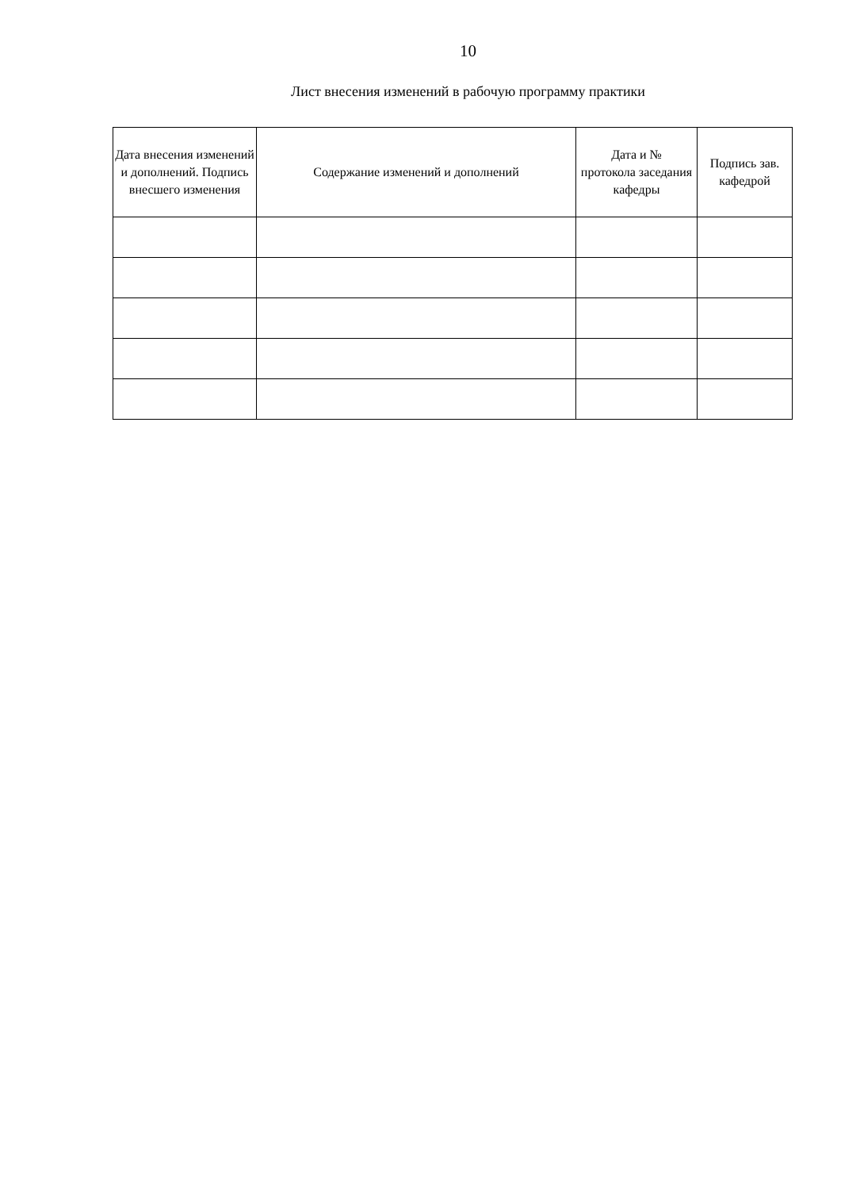10
Лист внесения изменений в рабочую программу практики
| Дата внесения изменений и дополнений. Подпись внесшего изменения | Содержание изменений и дополнений | Дата и № протокола заседания кафедры | Подпись зав. кафедрой |
| --- | --- | --- | --- |